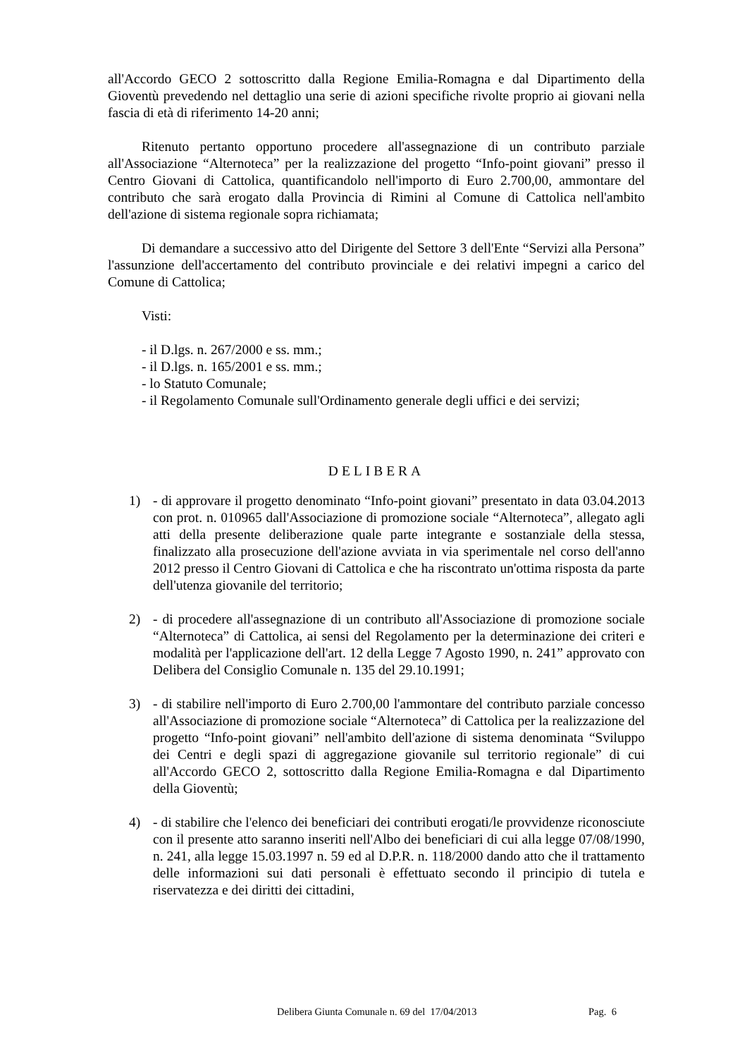all'Accordo GECO 2 sottoscritto dalla Regione Emilia-Romagna e dal Dipartimento della Gioventù prevedendo nel dettaglio una serie di azioni specifiche rivolte proprio ai giovani nella fascia di età di riferimento 14-20 anni;
Ritenuto pertanto opportuno procedere all'assegnazione di un contributo parziale all'Associazione “Alternoteca” per la realizzazione del progetto “Info-point giovani” presso il Centro Giovani di Cattolica, quantificandolo nell'importo di Euro 2.700,00, ammontare del contributo che sarà erogato dalla Provincia di Rimini al Comune di Cattolica nell'ambito dell'azione di sistema regionale sopra richiamata;
Di demandare a successivo atto del Dirigente del Settore 3 dell'Ente “Servizi alla Persona” l'assunzione dell'accertamento del contributo provinciale e dei relativi impegni a carico del Comune di Cattolica;
Visti:
- il D.lgs. n. 267/2000 e ss. mm.;
- il D.lgs. n. 165/2001 e ss. mm.;
- lo Statuto Comunale;
- il Regolamento Comunale sull'Ordinamento generale degli uffici e dei servizi;
DELIBERA
1) - di approvare il progetto denominato “Info-point giovani” presentato in data 03.04.2013 con prot. n. 010965 dall'Associazione di promozione sociale “Alternoteca”, allegato agli atti della presente deliberazione quale parte integrante e sostanziale della stessa, finalizzato alla prosecuzione dell'azione avviata in via sperimentale nel corso dell'anno 2012 presso il Centro Giovani di Cattolica e che ha riscontrato un'ottima risposta da parte dell'utenza giovanile del territorio;
2) - di procedere all'assegnazione di un contributo all'Associazione di promozione sociale “Alternoteca” di Cattolica, ai sensi del Regolamento per la determinazione dei criteri e modalità per l'applicazione dell'art. 12 della Legge 7 Agosto 1990, n. 241” approvato con Delibera del Consiglio Comunale n. 135 del 29.10.1991;
3) - di stabilire nell'importo di Euro 2.700,00 l'ammontare del contributo parziale concesso all'Associazione di promozione sociale “Alternoteca” di Cattolica per la realizzazione del progetto “Info-point giovani” nell'ambito dell'azione di sistema denominata “Sviluppo dei Centri e degli spazi di aggregazione giovanile sul territorio regionale” di cui all'Accordo GECO 2, sottoscritto dalla Regione Emilia-Romagna e dal Dipartimento della Gioventù;
4) - di stabilire che l'elenco dei beneficiari dei contributi erogati/le provvidenze riconosciute con il presente atto saranno inseriti nell'Albo dei beneficiari di cui alla legge 07/08/1990, n. 241, alla legge 15.03.1997 n. 59 ed al D.P.R. n. 118/2000 dando atto che il trattamento delle informazioni sui dati personali è effettuato secondo il principio di tutela e riservatezza e dei diritti dei cittadini,
Delibera Giunta Comunale n. 69 del 17/04/2013 Pag. 6